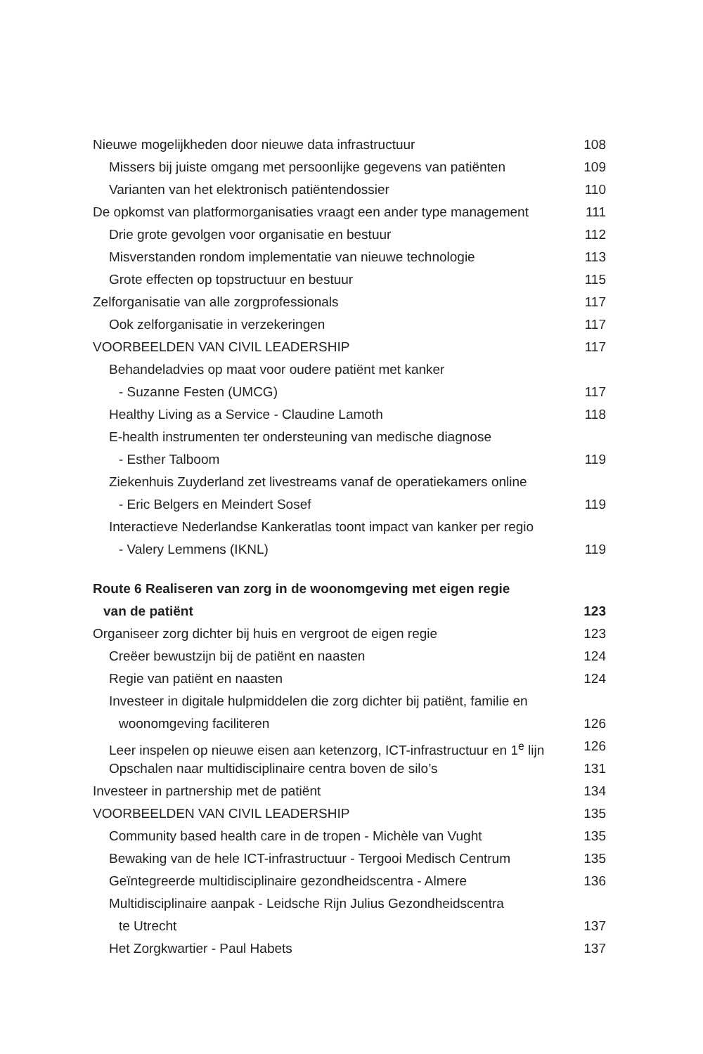Nieuwe mogelijkheden door nieuwe data infrastructuur 108
Missers bij juiste omgang met persoonlijke gegevens van patiënten 109
Varianten van het elektronisch patiëntendossier 110
De opkomst van platformorganisaties vraagt een ander type management 111
Drie grote gevolgen voor organisatie en bestuur 112
Misverstanden rondom implementatie van nieuwe technologie 113
Grote effecten op topstructuur en bestuur 115
Zelforganisatie van alle zorgprofessionals 117
Ook zelforganisatie in verzekeringen 117
VOORBEELDEN VAN CIVIL LEADERSHIP 117
Behandeladvies op maat voor oudere patiënt met kanker
- Suzanne Festen (UMCG) 117
Healthy Living as a Service - Claudine Lamoth 118
E-health instrumenten ter ondersteuning van medische diagnose
- Esther Talboom 119
Ziekenhuis Zuyderland zet livestreams vanaf de operatiekamers online
- Eric Belgers en Meindert Sosef 119
Interactieve Nederlandse Kankeratlas toont impact van kanker per regio
- Valery Lemmens (IKNL) 119
Route 6 Realiseren van zorg in de woonomgeving met eigen regie
van de patiënt 123
Organiseer zorg dichter bij huis en vergroot de eigen regie 123
Creëer bewustzijn bij de patiënt en naasten 124
Regie van patiënt en naasten 124
Investeer in digitale hulpmiddelen die zorg dichter bij patiënt, familie en
woonomgeving faciliteren 126
Leer inspelen op nieuwe eisen aan ketenzorg, ICT-infrastructuur en 1<sup>e</sup> lijn 126
Opschalen naar multidisciplinaire centra boven de silo’s 131
Investeer in partnership met de patiënt 134
VOORBEELDEN VAN CIVIL LEADERSHIP 135
Community based health care in de tropen - Michèle van Vught 135
Bewaking van de hele ICT-infrastructuur - Tergooi Medisch Centrum 135
Geïntegreerde multidisciplinaire gezondheidscentra - Almere 136
Multidisciplinaire aanpak - Leidsche Rijn Julius Gezondheidscentra
te Utrecht 137
Het Zorgkwartier - Paul Habets 137